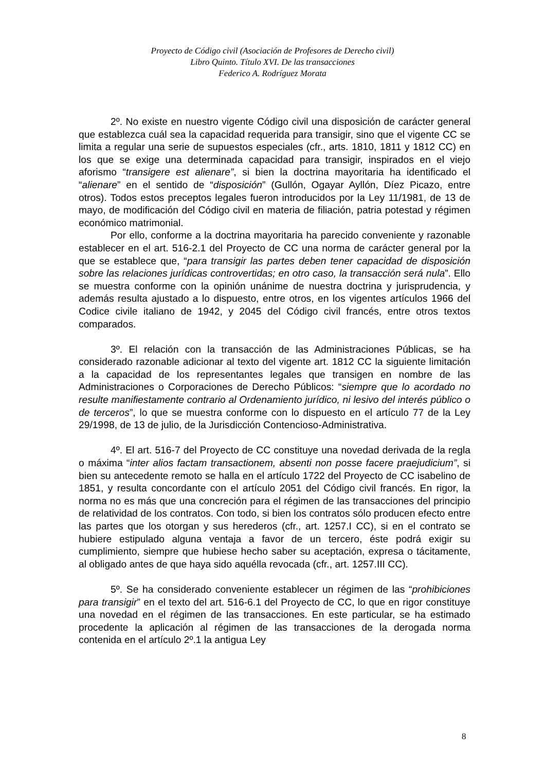Proyecto de Código civil (Asociación de Profesores de Derecho civil)
Libro Quinto. Título XVI. De las transacciones
Federico A. Rodríguez Morata
2º. No existe en nuestro vigente Código civil una disposición de carácter general que establezca cuál sea la capacidad requerida para transigir, sino que el vigente CC se limita a regular una serie de supuestos especiales (cfr., arts. 1810, 1811 y 1812 CC) en los que se exige una determinada capacidad para transigir, inspirados en el viejo aforismo “transigere est alienare”, si bien la doctrina mayoritaria ha identificado el “alienare” en el sentido de “disposición” (Gullón, Ogayar Ayllón, Díez Picazo, entre otros). Todos estos preceptos legales fueron introducidos por la Ley 11/1981, de 13 de mayo, de modificación del Código civil en materia de filiación, patria potestad y régimen económico matrimonial.
Por ello, conforme a la doctrina mayoritaria ha parecido conveniente y razonable establecer en el art. 516-2.1 del Proyecto de CC una norma de carácter general por la que se establece que, “para transigir las partes deben tener capacidad de disposición sobre las relaciones jurídicas controvertidas; en otro caso, la transacción será nula”. Ello se muestra conforme con la opinión unánime de nuestra doctrina y jurisprudencia, y además resulta ajustado a lo dispuesto, entre otros, en los vigentes artículos 1966 del Codice civile italiano de 1942, y 2045 del Código civil francés, entre otros textos comparados.
3º. El relación con la transacción de las Administraciones Públicas, se ha considerado razonable adicionar al texto del vigente art. 1812 CC la siguiente limitación a la capacidad de los representantes legales que transigen en nombre de las Administraciones o Corporaciones de Derecho Públicos: “siempre que lo acordado no resulte manifiestamente contrario al Ordenamiento jurídico, ni lesivo del interés público o de terceros”, lo que se muestra conforme con lo dispuesto en el artículo 77 de la Ley 29/1998, de 13 de julio, de la Jurisdicción Contencioso-Administrativa.
4º. El art. 516-7 del Proyecto de CC constituye una novedad derivada de la regla o máxima “inter alios factam transactionem, absenti non posse facere praejudicium”, si bien su antecedente remoto se halla en el artículo 1722 del Proyecto de CC isabelino de 1851, y resulta concordante con el artículo 2051 del Código civil francés. En rigor, la norma no es más que una concreción para el régimen de las transacciones del principio de relatividad de los contratos. Con todo, si bien los contratos sólo producen efecto entre las partes que los otorgan y sus herederos (cfr., art. 1257.I CC), si en el contrato se hubiere estipulado alguna ventaja a favor de un tercero, éste podrá exigir su cumplimiento, siempre que hubiese hecho saber su aceptación, expresa o tácitamente, al obligado antes de que haya sido aquélla revocada (cfr., art. 1257.III CC).
5º. Se ha considerado conveniente establecer un régimen de las “prohibiciones para transigir” en el texto del art. 516-6.1 del Proyecto de CC, lo que en rigor constituye una novedad en el régimen de las transacciones. En este particular, se ha estimado procedente la aplicación al régimen de las transacciones de la derogada norma contenida en el artículo 2º.1 la antigua Ley
8